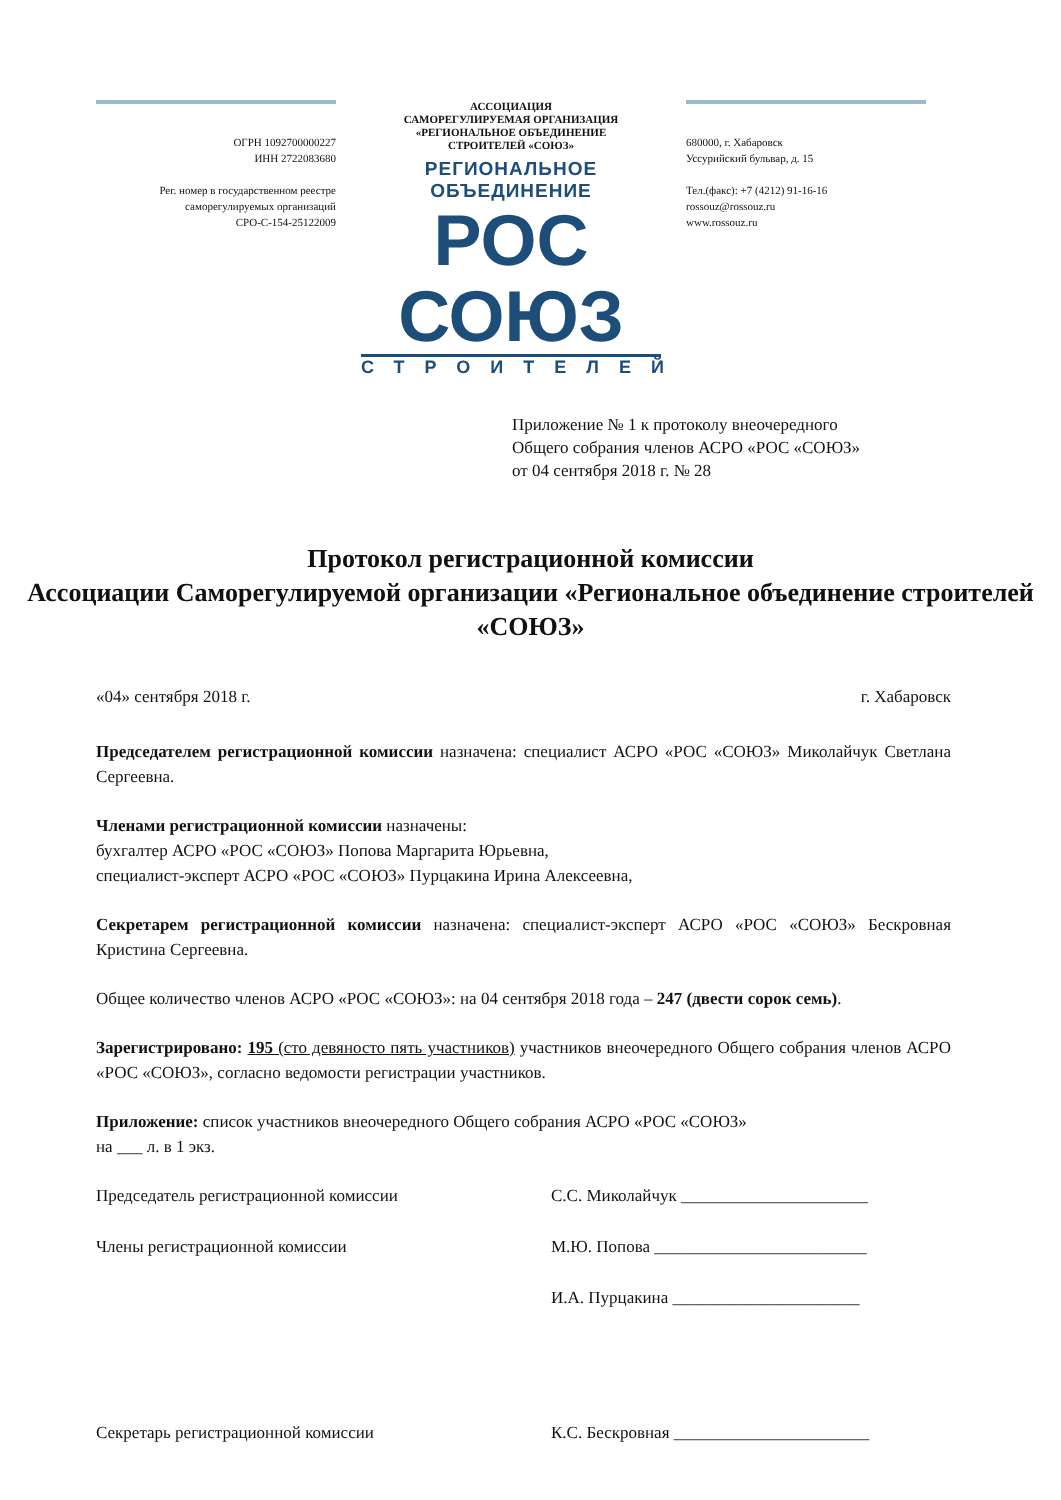ОГРН 1092700000227
ИНН 2722083680
Рег. номер в государственном реестре
саморегулируемых организаций
СРО-С-154-25122009
АССОЦИАЦИЯ
САМОРЕГУЛИРУЕМАЯ ОРГАНИЗАЦИЯ
«РЕГИОНАЛЬНОЕ ОБЪЕДИНЕНИЕ
СТРОИТЕЛЕЙ «СОЮЗ»
РЕГИОНАЛЬНОЕ ОБЪЕДИНЕНИЕ
РОС СОЮЗ
СТРОИТЕЛЕЙ
680000, г. Хабаровск
Уссурийский бульвар, д. 15
Тел.(факс): +7 (4212) 91-16-16
rossouz@rossouz.ru
www.rossouz.ru
Приложение № 1 к протоколу внеочередного
Общего собрания членов АСРО «РОС «СОЮЗ»
от 04 сентября 2018 г. № 28
Протокол регистрационной комиссии
Ассоциации Саморегулируемой организации «Региональное объединение строителей «СОЮЗ»
«04» сентября 2018 г. г. Хабаровск
Председателем регистрационной комиссии назначена: специалист АСРО «РОС «СОЮЗ» Миколайчук Светлана Сергеевна.
Членами регистрационной комиссии назначены:
бухгалтер АСРО «РОС «СОЮЗ» Попова Маргарита Юрьевна,
специалист-эксперт АСРО «РОС «СОЮЗ» Пурцакина Ирина Алексеевна,
Секретарем регистрационной комиссии назначена: специалист-эксперт АСРО «РОС «СОЮЗ» Бескровная Кристина Сергеевна.
Общее количество членов АСРО «РОС «СОЮЗ»: на 04 сентября 2018 года – 247 (двести сорок семь).
Зарегистрировано: 195 (сто девяносто пять участников) участников внеочередного Общего собрания членов АСРО «РОС «СОЮЗ», согласно ведомости регистрации участников.
Приложение: список участников внеочередного Общего собрания АСРО «РОС «СОЮЗ»
на ___ л. в 1 экз.
Председатель регистрационной комиссии С.С. Миколайчук ______________________
Члены регистрационной комиссии М.Ю. Попова _________________________
И.А. Пурцакина ______________________
Секретарь регистрационной комиссии К.С. Бескровная _______________________